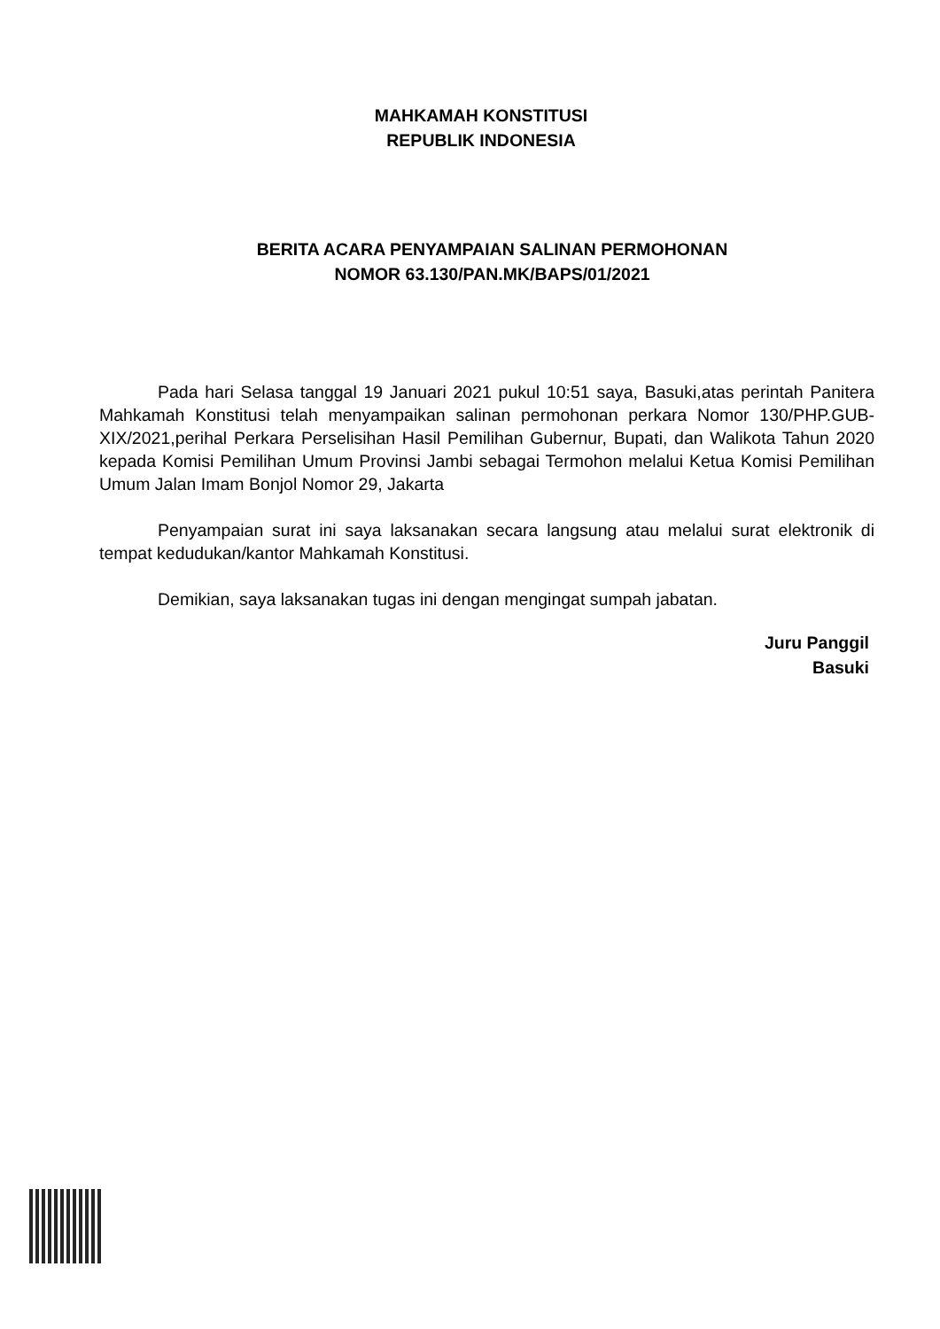MAHKAMAH KONSTITUSI
REPUBLIK INDONESIA
BERITA ACARA PENYAMPAIAN SALINAN PERMOHONAN
NOMOR 63.130/PAN.MK/BAPS/01/2021
Pada hari Selasa tanggal 19 Januari 2021 pukul 10:51 saya, Basuki,atas perintah Panitera Mahkamah Konstitusi telah menyampaikan salinan permohonan perkara Nomor 130/PHP.GUB-XIX/2021,perihal Perkara Perselisihan Hasil Pemilihan Gubernur, Bupati, dan Walikota Tahun 2020 kepada Komisi Pemilihan Umum Provinsi Jambi sebagai Termohon melalui Ketua Komisi Pemilihan Umum Jalan Imam Bonjol Nomor 29, Jakarta
Penyampaian surat ini saya laksanakan secara langsung atau melalui surat elektronik di tempat kedudukan/kantor Mahkamah Konstitusi.
Demikian, saya laksanakan tugas ini dengan mengingat sumpah jabatan.
Juru Panggil
Basuki